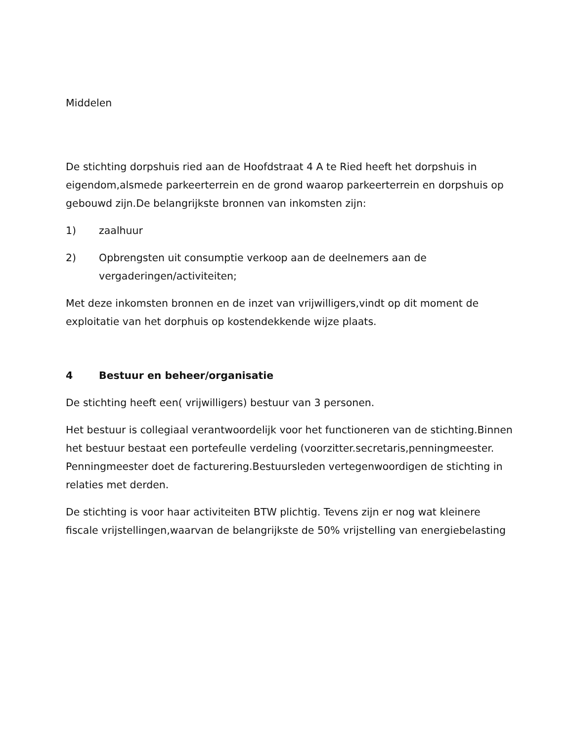Middelen
De stichting dorpshuis ried aan de Hoofdstraat 4 A te Ried heeft het dorpshuis in eigendom,alsmede parkeerterrein en de grond waarop parkeerterrein en dorpshuis op gebouwd zijn.De belangrijkste bronnen van inkomsten zijn:
1) zaalhuur
2) Opbrengsten uit consumptie verkoop aan de deelnemers aan de vergaderingen/activiteiten;
Met deze inkomsten bronnen en de inzet van vrijwilligers,vindt op dit moment de exploitatie van het dorphuis op kostendekkende wijze plaats.
4 Bestuur en beheer/organisatie
De stichting heeft een( vrijwilligers) bestuur van 3 personen.
Het bestuur is collegiaal verantwoordelijk voor het functioneren van de stichting.Binnen het bestuur bestaat een portefeulle verdeling (voorzitter.secretaris,penningmeester. Penningmeester doet de facturering.Bestuursleden vertegenwoordigen de stichting in relaties met derden.
De stichting is voor haar activiteiten BTW plichtig. Tevens zijn er nog wat kleinere fiscale vrijstellingen,waarvan de belangrijkste de 50% vrijstelling van energiebelasting